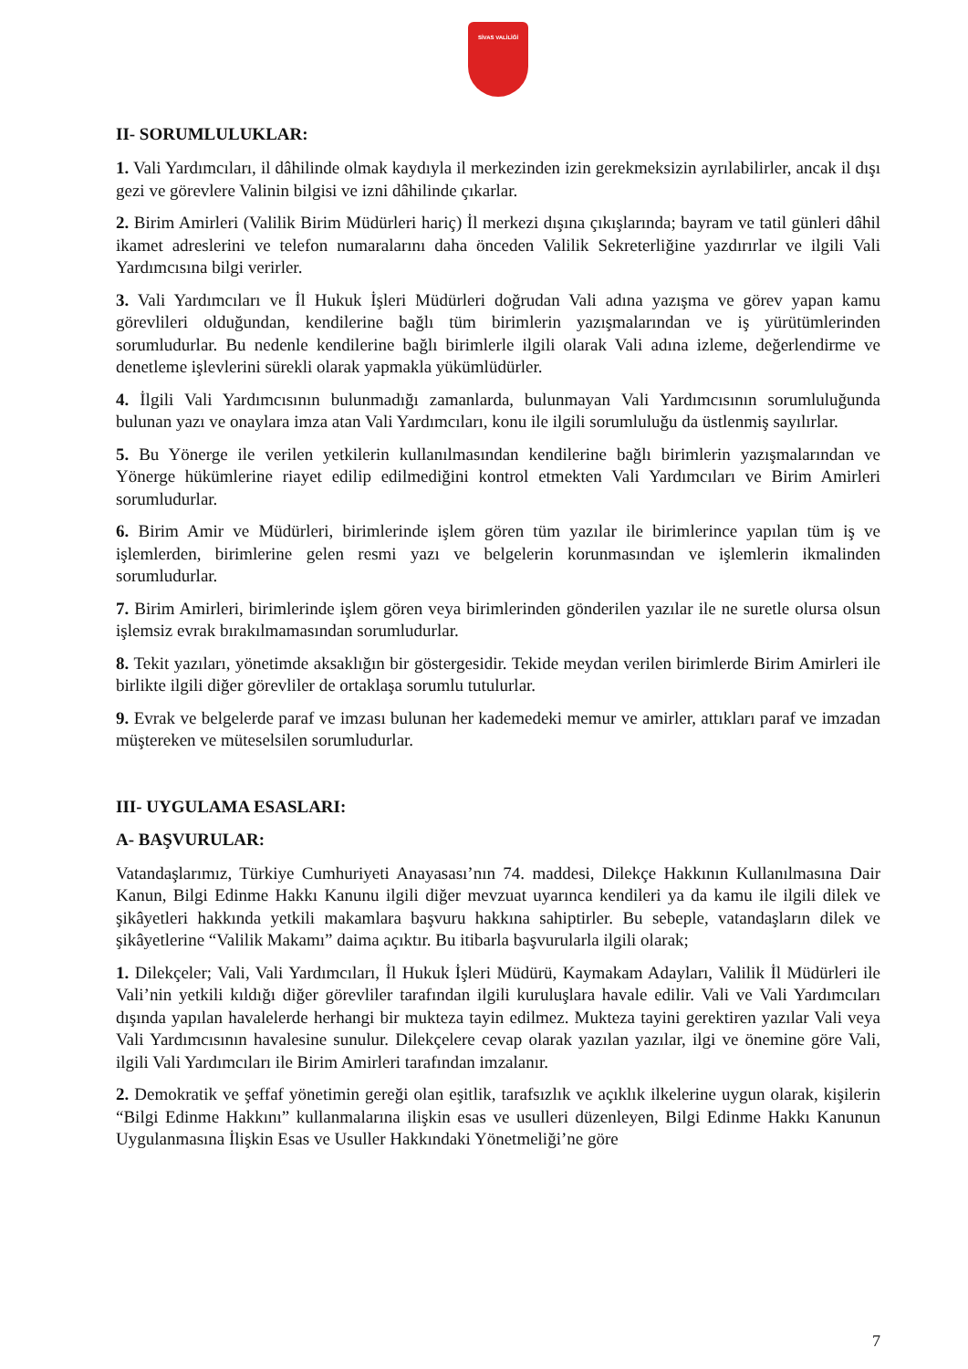SİVAS VALİLİĞİ
II- SORUMLULUKLAR:
1. Vali Yardımcıları, il dâhilinde olmak kaydıyla il merkezinden izin gerekmeksizin ayrılabilirler, ancak il dışı gezi ve görevlere Valinin bilgisi ve izni dâhilinde çıkarlar.
2. Birim Amirleri (Valilik Birim Müdürleri hariç) İl merkezi dışına çıkışlarında; bayram ve tatil günleri dâhil ikamet adreslerini ve telefon numaralarını daha önceden Valilik Sekreterliğine yazdırırlar ve ilgili Vali Yardımcısına bilgi verirler.
3. Vali Yardımcıları ve İl Hukuk İşleri Müdürleri doğrudan Vali adına yazışma ve görev yapan kamu görevlileri olduğundan, kendilerine bağlı tüm birimlerin yazışmalarından ve iş yürütümlerinden sorumludurlar. Bu nedenle kendilerine bağlı birimlerle ilgili olarak Vali adına izleme, değerlendirme ve denetleme işlevlerini sürekli olarak yapmakla yükümlüdürler.
4. İlgili Vali Yardımcısının bulunmadığı zamanlarda, bulunmayan Vali Yardımcısının sorumluluğunda bulunan yazı ve onaylara imza atan Vali Yardımcıları, konu ile ilgili sorumluluğu da üstlenmiş sayılırlar.
5. Bu Yönerge ile verilen yetkilerin kullanılmasından kendilerine bağlı birimlerin yazışmalarından ve Yönerge hükümlerine riayet edilip edilmediğini kontrol etmekten Vali Yardımcıları ve Birim Amirleri sorumludurlar.
6. Birim Amir ve Müdürleri, birimlerinde işlem gören tüm yazılar ile birimlerince yapılan tüm iş ve işlemlerden, birimlerine gelen resmi yazı ve belgelerin korunmasından ve işlemlerin ikmalinden sorumludurlar.
7. Birim Amirleri, birimlerinde işlem gören veya birimlerinden gönderilen yazılar ile ne suretle olursa olsun işlemsiz evrak bırakılmamasından sorumludurlar.
8. Tekit yazıları, yönetimde aksaklığın bir göstergesidir. Tekide meydan verilen birimlerde Birim Amirleri ile birlikte ilgili diğer görevliler de ortaklaşa sorumlu tutulurlar.
9. Evrak ve belgelerde paraf ve imzası bulunan her kademedeki memur ve amirler, attıkları paraf ve imzadan müştereken ve müteselsilen sorumludurlar.
III- UYGULAMA ESASLARI:
A- BAŞVURULAR:
Vatandaşlarımız, Türkiye Cumhuriyeti Anayasası’nın 74. maddesi, Dilekçe Hakkının Kullanılmasına Dair Kanun, Bilgi Edinme Hakkı Kanunu ilgili diğer mevzuat uyarınca kendileri ya da kamu ile ilgili dilek ve şikâyetleri hakkında yetkili makamlara başvuru hakkına sahiptirler. Bu sebeple, vatandaşların dilek ve şikâyetlerine “Valilik Makamı” daima açıktır. Bu itibarla başvurularla ilgili olarak;
1. Dilekçeler; Vali, Vali Yardımcıları, İl Hukuk İşleri Müdürü, Kaymakam Adayları, Valilik İl Müdürleri ile Vali’nin yetkili kıldığı diğer görevliler tarafından ilgili kuruluşlara havale edilir. Vali ve Vali Yardımcıları dışında yapılan havalelerde herhangi bir mukteza tayin edilmez. Mukteza tayini gerektiren yazılar Vali veya Vali Yardımcısının havalesine sunulur. Dilekçelere cevap olarak yazılan yazılar, ilgi ve önemine göre Vali, ilgili Vali Yardımcıları ile Birim Amirleri tarafından imzalanır.
2. Demokratik ve şeffaf yönetimin gereği olan eşitlik, tarafsızlık ve açıklık ilkelerine uygun olarak, kişilerin “Bilgi Edinme Hakkını” kullanmalarına ilişkin esas ve usulleri düzenleyen, Bilgi Edinme Hakkı Kanunun Uygulanmasına İlişkin Esas ve Usuller Hakkındaki Yönetmeliği’ne göre
7